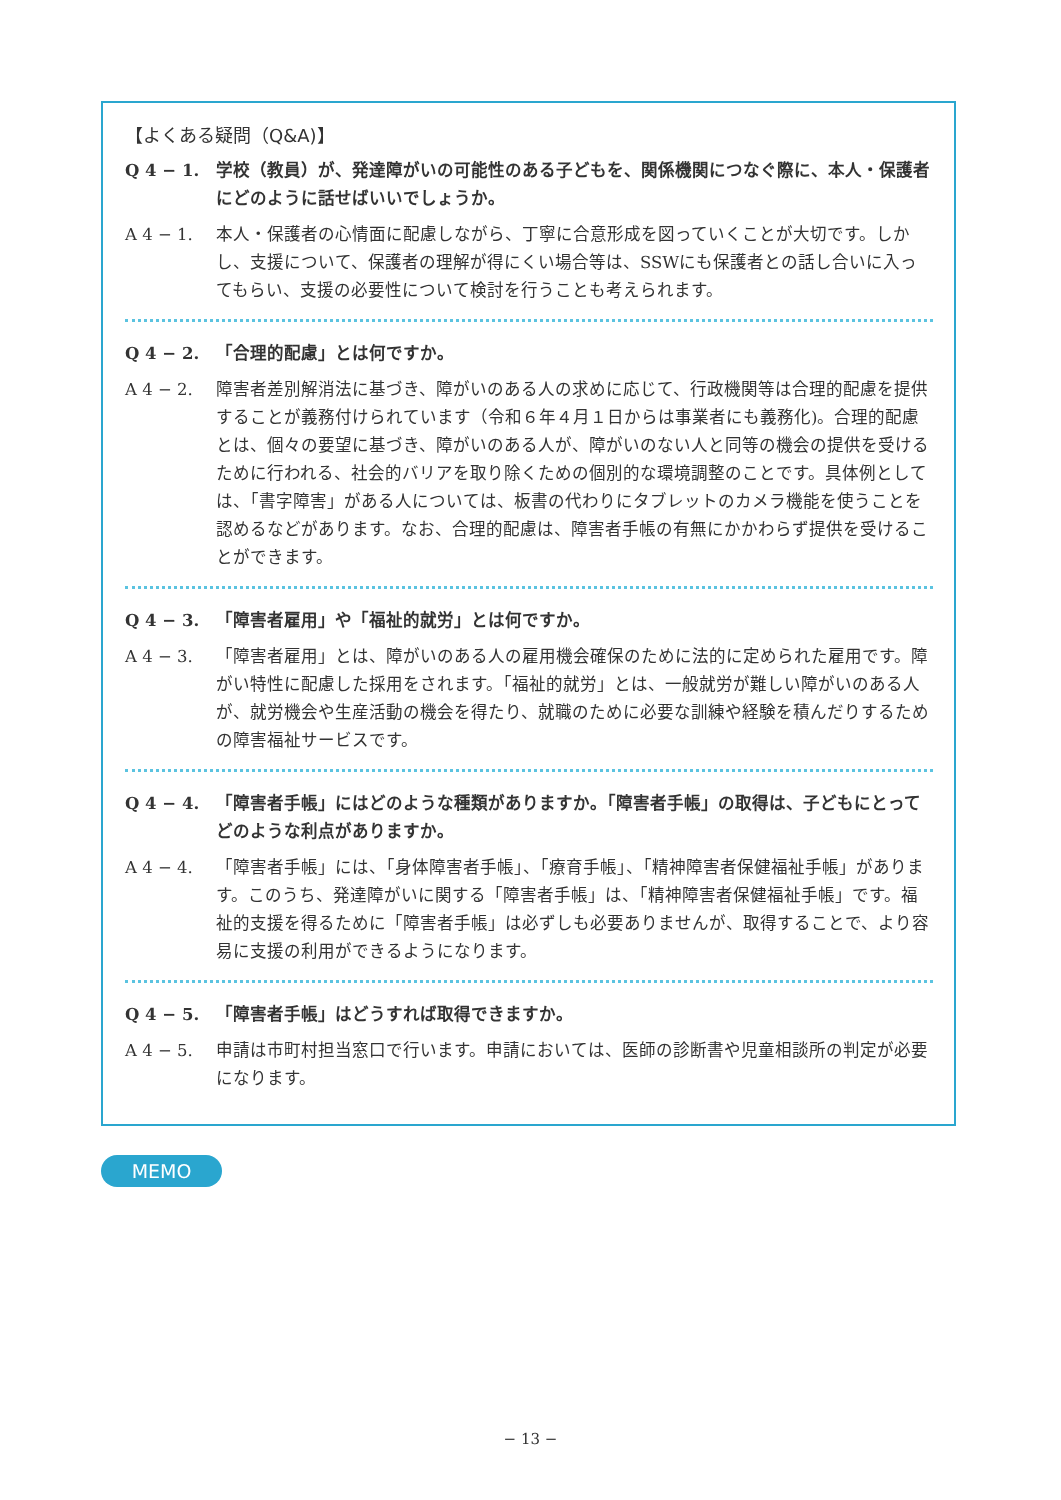【よくある疑問（Q&A)】
Q 4 − 1. 学校（教員）が、発達障がいの可能性のある子どもを、関係機関につなぐ際に、本人・保護者にどのように話せばいいでしょうか。
A 4 − 1. 本人・保護者の心情面に配慮しながら、丁寧に合意形成を図っていくことが大切です。しかし、支援について、保護者の理解が得にくい場合等は、SSWにも保護者との話し合いに入ってもらい、支援の必要性について検討を行うことも考えられます。
Q 4 − 2. 「合理的配慮」とは何ですか。
A 4 − 2. 障害者差別解消法に基づき、障がいのある人の求めに応じて、行政機関等は合理的配慮を提供することが義務付けられています（令和６年４月１日からは事業者にも義務化)。合理的配慮とは、個々の要望に基づき、障がいのある人が、障がいのない人と同等の機会の提供を受けるために行われる、社会的バリアを取り除くための個別的な環境調整のことです。具体例としては、「書字障害」がある人については、板書の代わりにタブレットのカメラ機能を使うことを認めるなどがあります。なお、合理的配慮は、障害者手帳の有無にかかわらず提供を受けることができます。
Q 4 − 3. 「障害者雇用」や「福祉的就労」とは何ですか。
A 4 − 3. 「障害者雇用」とは、障がいのある人の雇用機会確保のために法的に定められた雇用です。障がい特性に配慮した採用をされます。「福祉的就労」とは、一般就労が難しい障がいのある人が、就労機会や生産活動の機会を得たり、就職のために必要な訓練や経験を積んだりするための障害福祉サービスです。
Q 4 − 4. 「障害者手帳」にはどのような種類がありますか。「障害者手帳」の取得は、子どもにとってどのような利点がありますか。
A 4 − 4. 「障害者手帳」には、「身体障害者手帳」、「療育手帳」、「精神障害者保健福祉手帳」があります。このうち、発達障がいに関する「障害者手帳」は、「精神障害者保健福祉手帳」です。福祉的支援を得るために「障害者手帳」は必ずしも必要ありませんが、取得することで、より容易に支援の利用ができるようになります。
Q 4 − 5. 「障害者手帳」はどうすれば取得できますか。
A 4 − 5. 申請は市町村担当窓口で行います。申請においては、医師の診断書や児童相談所の判定が必要になります。
MEMO
− 13 −